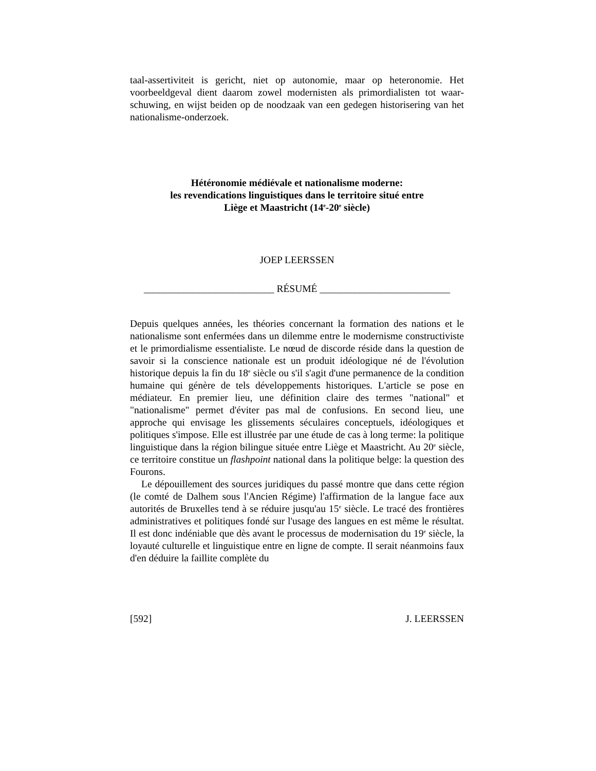taal-assertiviteit is gericht, niet op autonomie, maar op heteronomie. Het voorbeeldgeval dient daarom zowel modernisten als primordialisten tot waar­schuwing, en wijst beiden op de noodzaak van een gedegen historisering van het nationalisme-onderzoek.
Hétéronomie médiévale et nationalisme moderne:
les revendications linguistiques dans le territoire situé entre
Liège et Maastricht (14<sup>e</sup>-20<sup>e</sup> siècle)
JOEP LEERSSEN
__________________________ RÉSUMÉ __________________________
Depuis quelques années, les théories concernant la formation des nations et le nationalisme sont enfermées dans un dilemme entre le modernisme construc­tiviste et le primordialisme essentialiste. Le nœud de discorde réside dans la question de savoir si la conscience nationale est un produit idéologique né de l'évolution historique depuis la fin du 18<sup>e</sup> siècle ou s'il s'agit d'une perma­nence de la condition humaine qui génère de tels développements historiques. L'article se pose en médiateur. En premier lieu, une définition claire des ter­mes "national" et "nationalisme" permet d'éviter pas mal de confusions. En second lieu, une approche qui envisage les glissements séculaires concep­tuels, idéologiques et politiques s'impose. Elle est illustrée par une étude de cas à long terme: la politique linguistique dans la région bilingue située entre Liège et Maastricht. Au 20<sup>e</sup> siècle, ce territoire constitue un flashpoint natio­nal dans la politique belge: la question des Fourons.
Le dépouillement des sources juridiques du passé montre que dans cette région (le comté de Dalhem sous l'Ancien Régime) l'affirmation de la langue face aux autorités de Bruxelles tend à se réduire jusqu'au 15<sup>e</sup> siècle. Le tracé des frontières administratives et politiques fondé sur l'usage des langues en est même le résultat. Il est donc indéniable que dès avant le processus de modernisation du 19<sup>e</sup> siècle, la loyauté culturelle et linguistique entre en ligne de compte. Il serait néanmoins faux d'en déduire la faillite complète du
[592] J. LEERSSEN